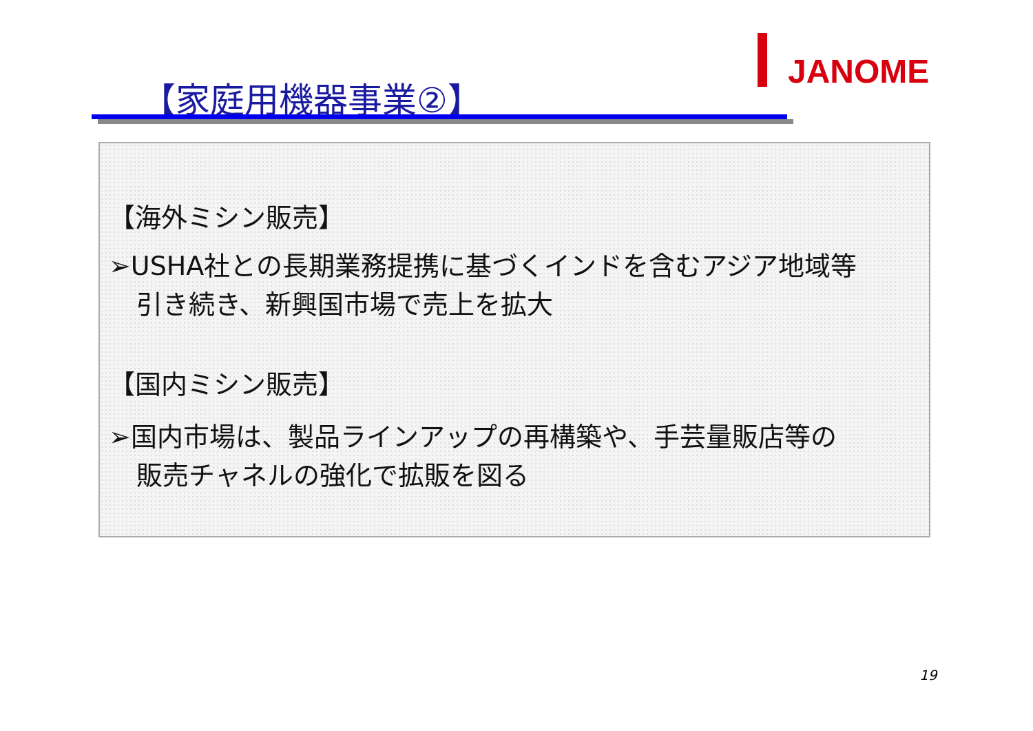JANOME
【家庭用機器事業②】
【海外ミシン販売】
➢USHA社との長期業務提携に基づくインドを含むアジア地域等
引き続き、新興国市場で売上を拡大
【国内ミシン販売】
➢国内市場は、製品ラインアップの再構築や、手芸量販店等の
販売チャネルの強化で拡販を図る
19